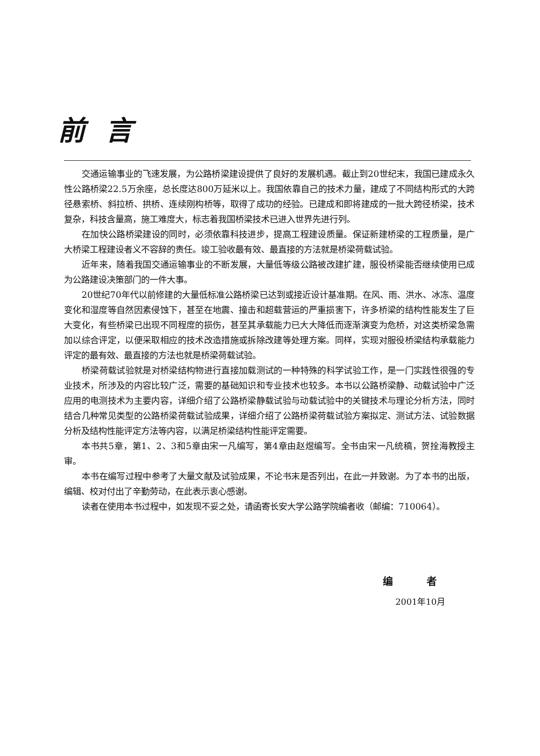前言
交通运输事业的飞速发展，为公路桥梁建设提供了良好的发展机遇。截止到20世纪末，我国已建成永久性公路桥梁22.5万余座，总长度达800万延米以上。我国依靠自己的技术力量，建成了不同结构形式的大跨径悬索桥、斜拉桥、拱桥、连续刚构桥等，取得了成功的经验。已建成和即将建成的一批大跨径桥梁，技术复杂，科技含量高，施工难度大，标志着我国桥梁技术已进入世界先进行列。
在加快公路桥梁建设的同时，必须依靠科技进步，提高工程建设质量。保证新建桥梁的工程质量，是广大桥梁工程建设者义不容辞的责任。竣工验收最有效、最直接的方法就是桥梁荷载试验。
近年来，随着我国交通运输事业的不断发展，大量低等级公路被改建扩建，服役桥梁能否继续使用已成为公路建设决策部门的一件大事。
20世纪70年代以前修建的大量低标准公路桥梁已达到或接近设计基准期。在风、雨、洪水、冰冻、温度变化和湿度等自然因素侵蚀下，甚至在地震、撞击和超载营运的严重损害下，许多桥梁的结构性能发生了巨大变化，有些桥梁已出现不同程度的损伤，甚至其承载能力已大大降低而逐渐演变为危桥，对这类桥梁急需加以综合评定，以便采取相应的技术改造措施或拆除改建等处理方案。同样，实现对服役桥梁结构承载能力评定的最有效、最直接的方法也就是桥梁荷载试验。
桥梁荷载试验就是对桥梁结构物进行直接加载测试的一种特殊的科学试验工作，是一门实践性很强的专业技术，所涉及的内容比较广泛，需要的基础知识和专业技术也较多。本书以公路桥梁静、动载试验中广泛应用的电测技术为主要内容，详细介绍了公路桥梁静载试验与动载试验中的关键技术与理论分析方法，同时结合几种常见类型的公路桥梁荷载试验成果，详细介绍了公路桥梁荷载试验方案拟定、测试方法、试验数据分析及结构性能评定方法等内容，以满足桥梁结构性能评定需要。
本书共5章，第1、2、3和5章由宋一凡编写，第4章由赵煜编写。全书由宋一凡统稿，贺拴海教授主审。
本书在编写过程中参考了大量文献及试验成果，不论书末是否列出，在此一并致谢。为了本书的出版，编辑、校对付出了辛勤劳动，在此表示衷心感谢。
读者在使用本书过程中，如发现不妥之处，请函寄长安大学公路学院编者收（邮编：710064）。
编 者
2001年10月